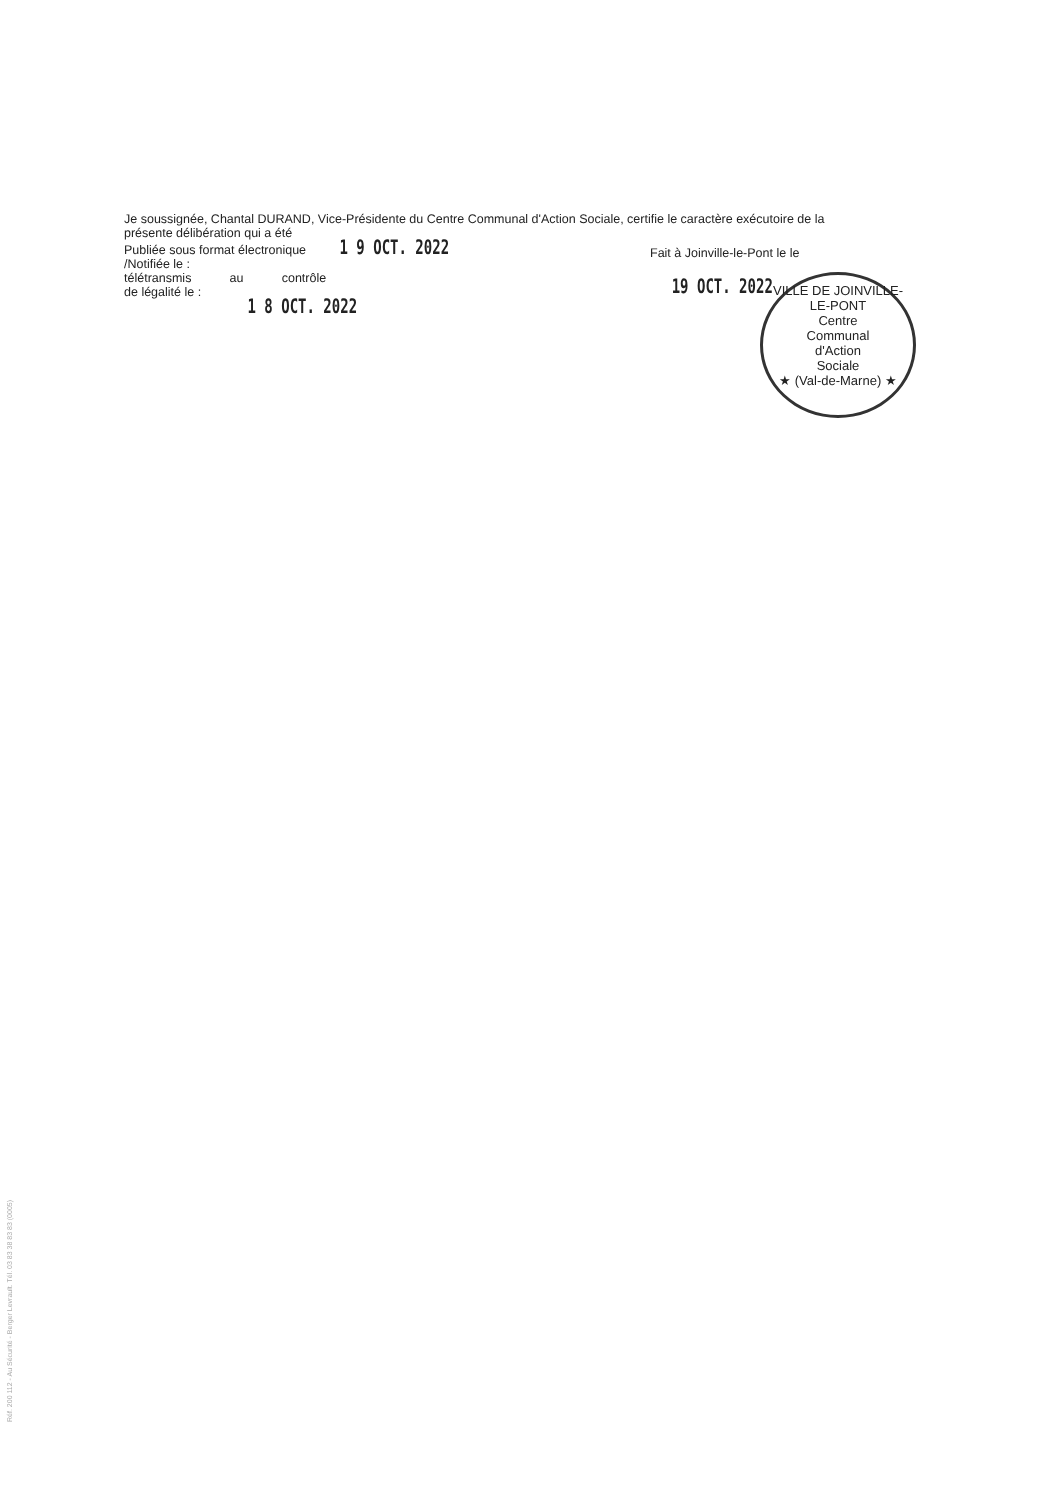Je soussignée, Chantal DURAND, Vice-Présidente du Centre Communal d'Action Sociale, certifie le caractère exécutoire de la
présente délibération qui a été
Publiée sous format électronique 1 9 OCT. 2022
/Notifiée le :
télétransmis au contrôle
de légalité le :
1 8 OCT. 2022
Fait à Joinville-le-Pont le le
19 OCT. 2022
VILLE DE JOINVILLE-LE-PONT
Centre
Communal
d'Action
Sociale
★ (Val-de-Marne) ★
Réf. 200 112 - Au Sécurité - Berger Levrault. Tél. 03 83 38 83 83 (0005)